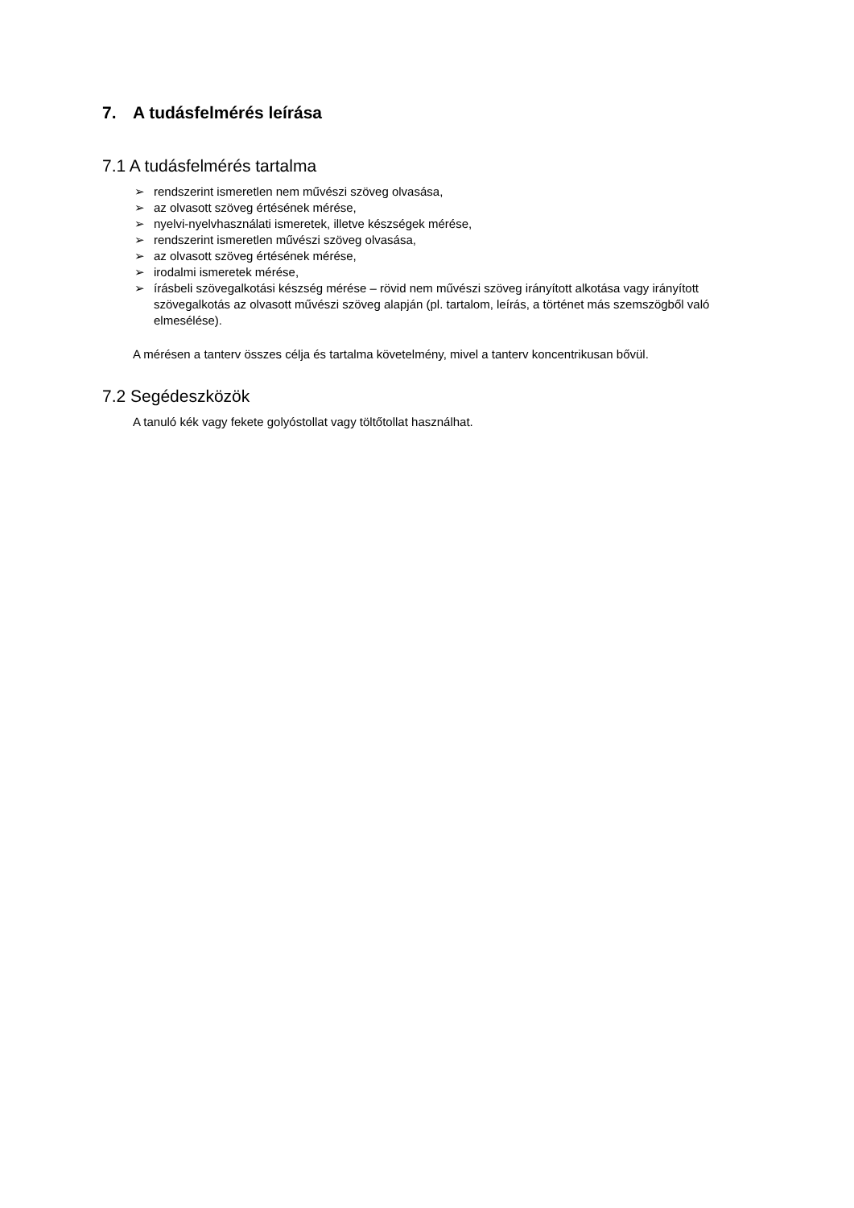7. A tudásfelmérés leírása
7.1 A tudásfelmérés tartalma
➢ rendszerint ismeretlen nem művészi szöveg olvasása,
➢ az olvasott szöveg értésének mérése,
➢ nyelvi-nyelvhasználati ismeretek, illetve készségek mérése,
➢ rendszerint ismeretlen művészi szöveg olvasása,
➢ az olvasott szöveg értésének mérése,
➢ irodalmi ismeretek mérése,
➢ írásbeli szövegalkotási készség mérése – rövid nem művészi szöveg irányított alkotása vagy irányított szövegalkotás az olvasott művészi szöveg alapján (pl. tartalom, leírás, a történet más szemszögből való elmesélése).
A mérésen a tanterv összes célja és tartalma követelmény, mivel a tanterv koncentrikusan bővül.
7.2 Segédeszközök
A tanuló kék vagy fekete golyóstollat vagy töltőtollat használhat.